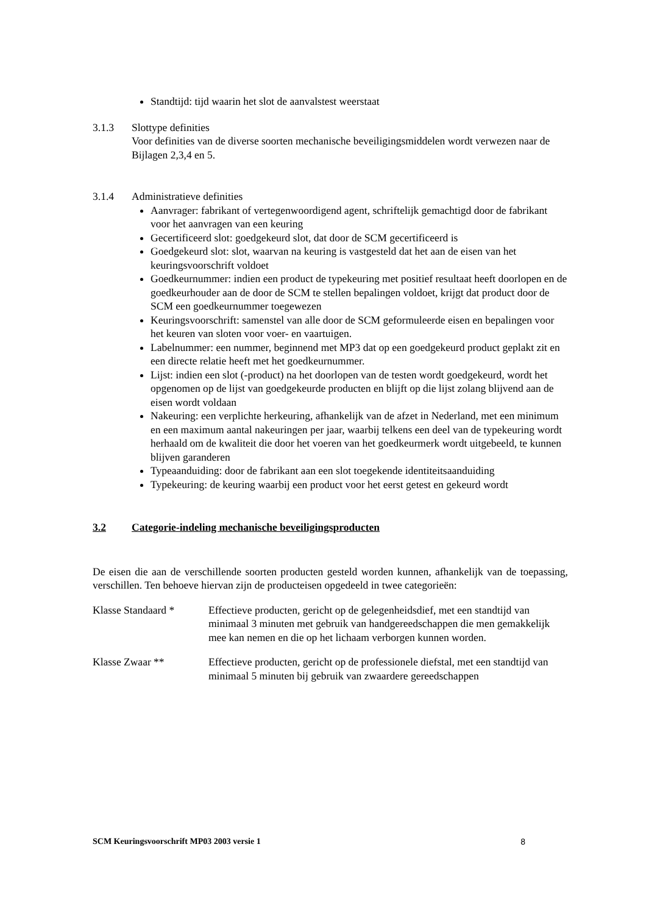Standtijd: tijd waarin het slot de aanvalstest weerstaat
3.1.3 Slottype definities
Voor definities van de diverse soorten mechanische beveiligingsmiddelen wordt verwezen naar de Bijlagen 2,3,4 en 5.
3.1.4 Administratieve definities
Aanvrager: fabrikant of vertegenwoordigend agent, schriftelijk gemachtigd door de fabrikant voor het aanvragen van een keuring
Gecertificeerd slot: goedgekeurd slot, dat door de SCM gecertificeerd is
Goedgekeurd slot: slot, waarvan na keuring is vastgesteld dat het aan de eisen van het keuringsvoorschrift voldoet
Goedkeurnummer: indien een product de typekeuring met positief resultaat heeft doorlopen en de goedkeurhouder aan de door de SCM te stellen bepalingen voldoet, krijgt dat product door de SCM een goedkeurnummer toegewezen
Keuringsvoorschrift: samenstel van alle door de SCM geformuleerde eisen en bepalingen voor het keuren van sloten voor voer- en vaartuigen.
Labelnummer: een nummer, beginnend met MP3 dat op een goedgekeurd product geplakt zit en een directe relatie heeft met het goedkeurnummer.
Lijst: indien een slot (-product) na het doorlopen van de testen wordt goedgekeurd, wordt het opgenomen op de lijst van goedgekeurde producten en blijft op die lijst zolang blijvend aan de eisen wordt voldaan
Nakeuring: een verplichte herkeuring, afhankelijk van de afzet in Nederland, met een minimum en een maximum aantal nakeuringen per jaar, waarbij telkens een deel van de typekeuring wordt herhaald om de kwaliteit die door het voeren van het goedkeurmerk wordt uitgebeeld, te kunnen blijven garanderen
Typeaanduiding: door de fabrikant aan een slot toegekende identiteitsaanduiding
Typekeuring: de keuring waarbij een product voor het eerst getest en gekeurd wordt
3.2 Categorie-indeling mechanische beveiligingsproducten
De eisen die aan de verschillende soorten producten gesteld worden kunnen, afhankelijk van de toepassing, verschillen. Ten behoeve hiervan zijn de producteisen opgedeeld in twee categorieën:
Klasse Standaard * Effectieve producten, gericht op de gelegenheidsdief, met een standtijd van minimaal 3 minuten met gebruik van handgereedschappen die men gemakkelijk mee kan nemen en die op het lichaam verborgen kunnen worden.
Klasse Zwaar ** Effectieve producten, gericht op de professionele diefstal, met een standtijd van minimaal 5 minuten bij gebruik van zwaardere gereedschappen
SCM Keuringsvoorschrift MP03 2003 versie 1 8